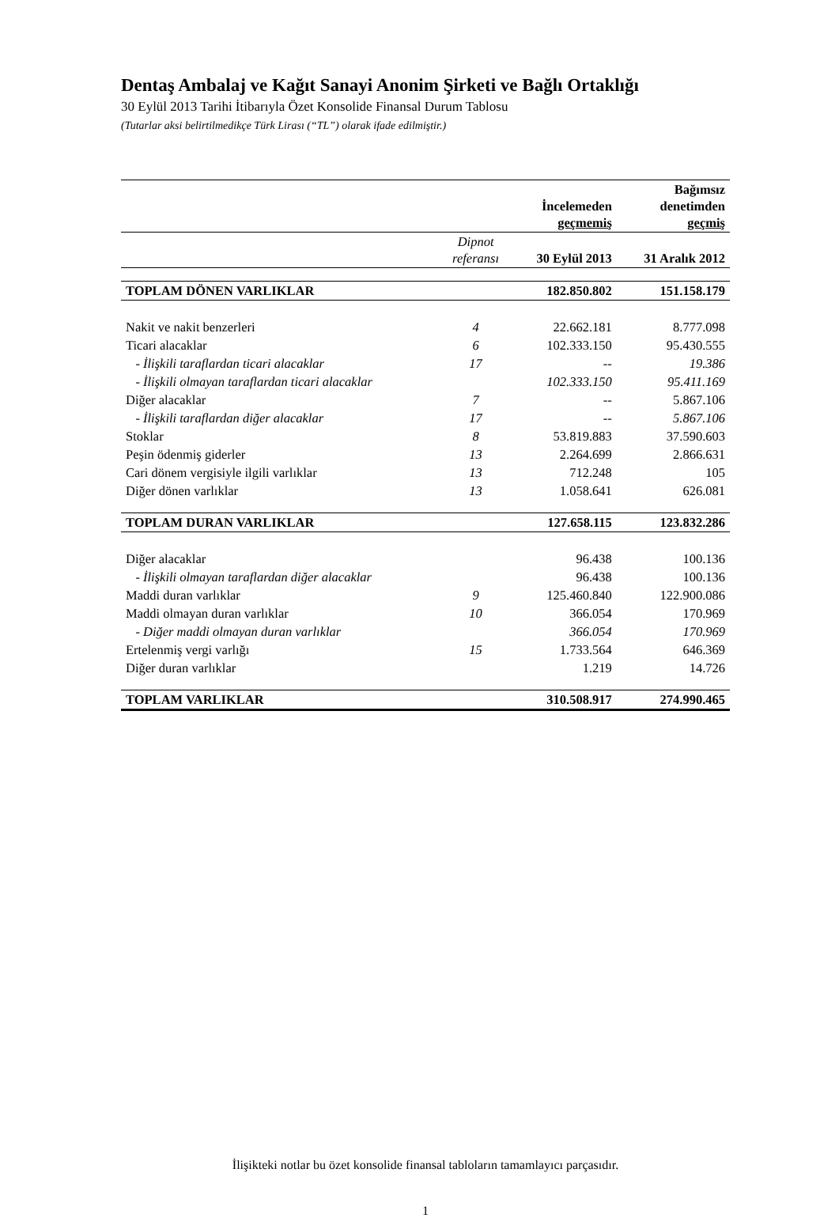Dentaş Ambalaj ve Kağıt Sanayi Anonim Şirketi ve Bağlı Ortaklığı
30 Eylül 2013 Tarihi İtibarıyla Özet Konsolide Finansal Durum Tablosu
(Tutarlar aksi belirtilmedikçe Türk Lirası (“TL”) olarak ifade edilmiştir.)
| | | İncelemeden geçmemiş | Bağımsız denetimden geçmiş |
| --- | --- | --- | --- |
| | Dipnot referansı | 30 Eylül 2013 | 31 Aralık 2012 |
| TOPLAM DÖNEN VARLIKLAR | | 182.850.802 | 151.158.179 |
| Nakit ve nakit benzerleri | 4 | 22.662.181 | 8.777.098 |
| Ticari alacaklar | 6 | 102.333.150 | 95.430.555 |
| - İlişkili taraflardan ticari alacaklar | 17 | -- | 19.386 |
| - İlişkili olmayan taraflardan ticari alacaklar | | 102.333.150 | 95.411.169 |
| Diğer alacaklar | 7 | -- | 5.867.106 |
| - İlişkili taraflardan diğer alacaklar | 17 | -- | 5.867.106 |
| Stoklar | 8 | 53.819.883 | 37.590.603 |
| Peşin ödenmiş giderler | 13 | 2.264.699 | 2.866.631 |
| Cari dönem vergisiyle ilgili varlıklar | 13 | 712.248 | 105 |
| Diğer dönen varlıklar | 13 | 1.058.641 | 626.081 |
| TOPLAM DURAN VARLIKLAR | | 127.658.115 | 123.832.286 |
| Diğer alacaklar | | 96.438 | 100.136 |
| - İlişkili olmayan taraflardan diğer alacaklar | | 96.438 | 100.136 |
| Maddi duran varlıklar | 9 | 125.460.840 | 122.900.086 |
| Maddi olmayan duran varlıklar | 10 | 366.054 | 170.969 |
| - Diğer maddi olmayan duran varlıklar | | 366.054 | 170.969 |
| Ertelenmiş vergi varlığı | 15 | 1.733.564 | 646.369 |
| Diğer duran varlıklar | | 1.219 | 14.726 |
| TOPLAM VARLIKLAR | | 310.508.917 | 274.990.465 |
İlişikteki notlar bu özet konsolide finansal tabloların tamamlayıcı parçasıdır.
1